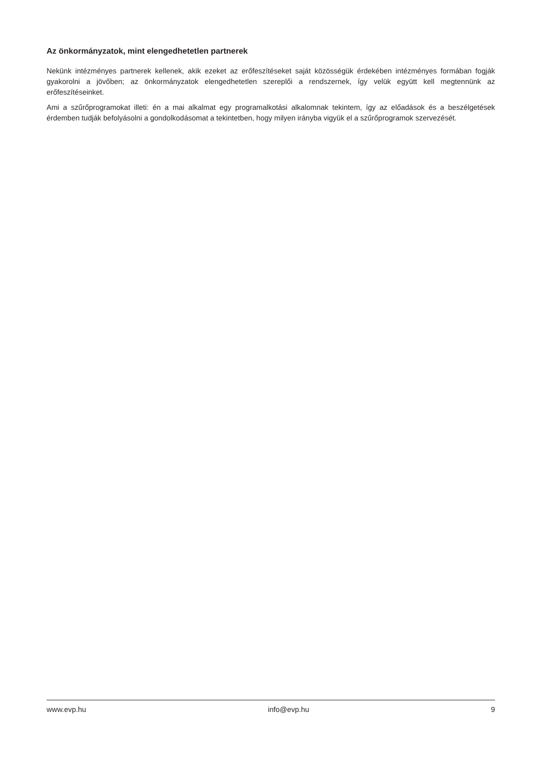Az önkormányzatok, mint elengedhetetlen partnerek
Nekünk intézményes partnerek kellenek, akik ezeket az erőfeszítéseket saját közösségük érdekében intézményes formában fogják gyakorolni a jövőben; az önkormányzatok elengedhetetlen szereplői a rendszernek, így velük együtt kell megtennünk az erőfeszítéseinket.
Ami a szűrőprogramokat illeti: én a mai alkalmat egy programalkotási alkalomnak tekintem, így az előadások és a beszélgetések érdemben tudják befolyásolni a gondolkodásomat a tekintetben, hogy milyen irányba vigyük el a szűrőprogramok szervezését.
www.evp.hu info@evp.hu 9